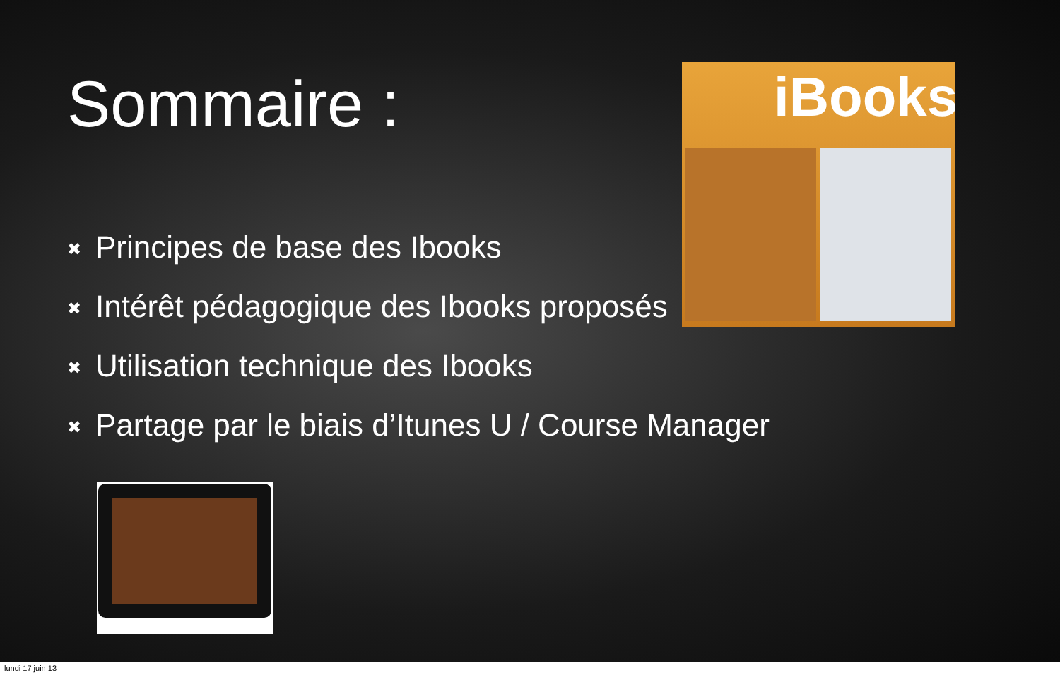Sommaire :
✖ Principes de base des Ibooks
✖ Intérêt pédagogique des Ibooks proposés
✖ Utilisation technique des Ibooks
✖ Partage par le biais d’Itunes U / Course Manager
iBooks
lundi 17 juin 13